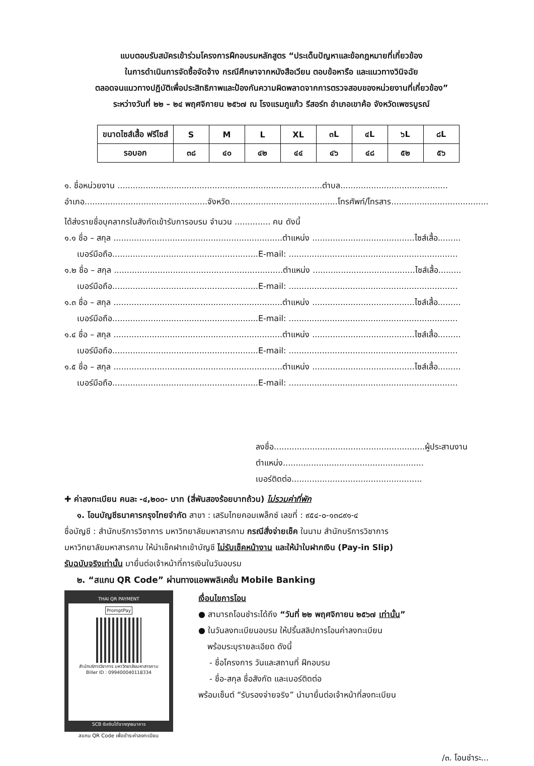แบบตอบรับสมัครเข้าร่วมโครงการฝึกอบรมหลักสูตร “ประเด็นปัญหาและข้อกฎหมายที่เกี่ยวข้อง
ในการดำเนินการจัดซื้อจัดจ้าง กรณีศึกษาจากหนังสือเวียน ตอบข้อหารือ และแนวทางวินิจฉัย
ตลอดจนแนวทางปฏิบัติเพื่อประสิทธิภาพและป้องกันความผิดพลาดจากการตรวจสอบของหน่วยงานที่เกี่ยวข้อง”
ระหว่างวันที่ ๒๒ – ๒๔ พฤศจิกายน ๒๕๖๗ ณ โรงแรมภูแก้ว รีสอร์ท อำเภอเขาค้อ จังหวัดเพชรบูรณ์
| ขนาดไซส์เสื้อ ฟรีไซส์ | S | M | L | XL | ๓L | ๔L | ๖L | ๘L |
| รอบอก | ๓๘ | ๔๐ | ๔๒ | ๔๔ | ๔๖ | ๔๘ | ๕๒ | ๕๖ |
๑. ชื่อหน่วยงาน ................................................................................ตำบล..........................................
อำเภอ................................................จังหวัด..........................................โทรศัพท์/โทรสาร......................................
ได้ส่งรายชื่อบุคลากรในสังกัดเข้ารับการอบรม จำนวน .............. คน ดังนี้
๑.๑ ชื่อ – สกุล ..................................................................ตำแหน่ง ........................................ไซส์เสื้อ.........
เบอร์มือถือ.........................................................E-mail: ..................................................................
๑.๒ ชื่อ – สกุล ..................................................................ตำแหน่ง ........................................ไซส์เสื้อ.........
เบอร์มือถือ.........................................................E-mail: ..................................................................
๑.๓ ชื่อ – สกุล ..................................................................ตำแหน่ง ........................................ไซส์เสื้อ.........
เบอร์มือถือ.........................................................E-mail: ..................................................................
๑.๔ ชื่อ – สกุล ..................................................................ตำแหน่ง ........................................ไซส์เสื้อ.........
เบอร์มือถือ.........................................................E-mail: ..................................................................
๑.๕ ชื่อ – สกุล ..................................................................ตำแหน่ง ........................................ไซส์เสื้อ.........
เบอร์มือถือ.........................................................E-mail: ..................................................................
ลงชื่อ...........................................................ผู้ประสานงาน
ตำแหน่ง.......................................................
เบอร์ติดต่อ...................................................
✚ ค่าลงทะเบียน คนละ -๔,๒๐๐- บาท (สี่พันสองร้อยบาทถ้วน) ไม่รวมค่าที่พัก
๑. โอนบัญชีธนาคารกรุงไทยจำกัด สาขา : เสริมไทยคอมเพล็กซ์ เลขที่ : ๙๕๔-๐-๑๓๘๙๑-๔
ชื่อบัญชี : สำนักบริการวิชาการ มหาวิทยาลัยมหาสารคาม กรณีสั่งจ่ายเช็ค ในนาม สำนักบริการวิชาการ
มหาวิทยาลัยมหาสารคาม ให้นำเช็คฝากเข้าบัญชี ไม่รับเช็คหน้างาน และให้นำใบฝากเงิน (Pay-in Slip)
รับฉบับจริงเท่านั้น มายื่นต่อเจ้าหน้าที่การเงินในวันอบรม
๒. “สแกน QR Code” ผ่านทางแอพพลิเคชั่น Mobile Banking
THAI QR PAYMENT
PromptPay
สำนักบริการวิชาการ มหาวิทยาลัยมหาสารคาม
Biller ID : 099400040118334
SCB รับเงินได้จากทุกธนาคาร
สแกน QR Code เพื่อชำระค่าลงทะเบียน
เงื่อนไขการโอน
● สามารถโอนชำระได้ถึง “วันที่ ๒๒ พฤศจิกายน ๒๕๖๗ เท่านั้น”
● ในวันลงทะเบียนอบรม ให้ปริ้นสลิปการโอนค่าลงทะเบียน
พร้อมระบุรายละเอียด ดังนี้
- ชื่อโครงการ วันและสถานที่ ฝึกอบรม
- ชื่อ-สกุล ชื่อสังกัด และเบอร์ติดต่อ
พร้อมเซ็นต์ “รับรองจ่ายจริง” นำมายื่นต่อเจ้าหน้าที่ลงทะเบียน
/๓. โอนชำระ...